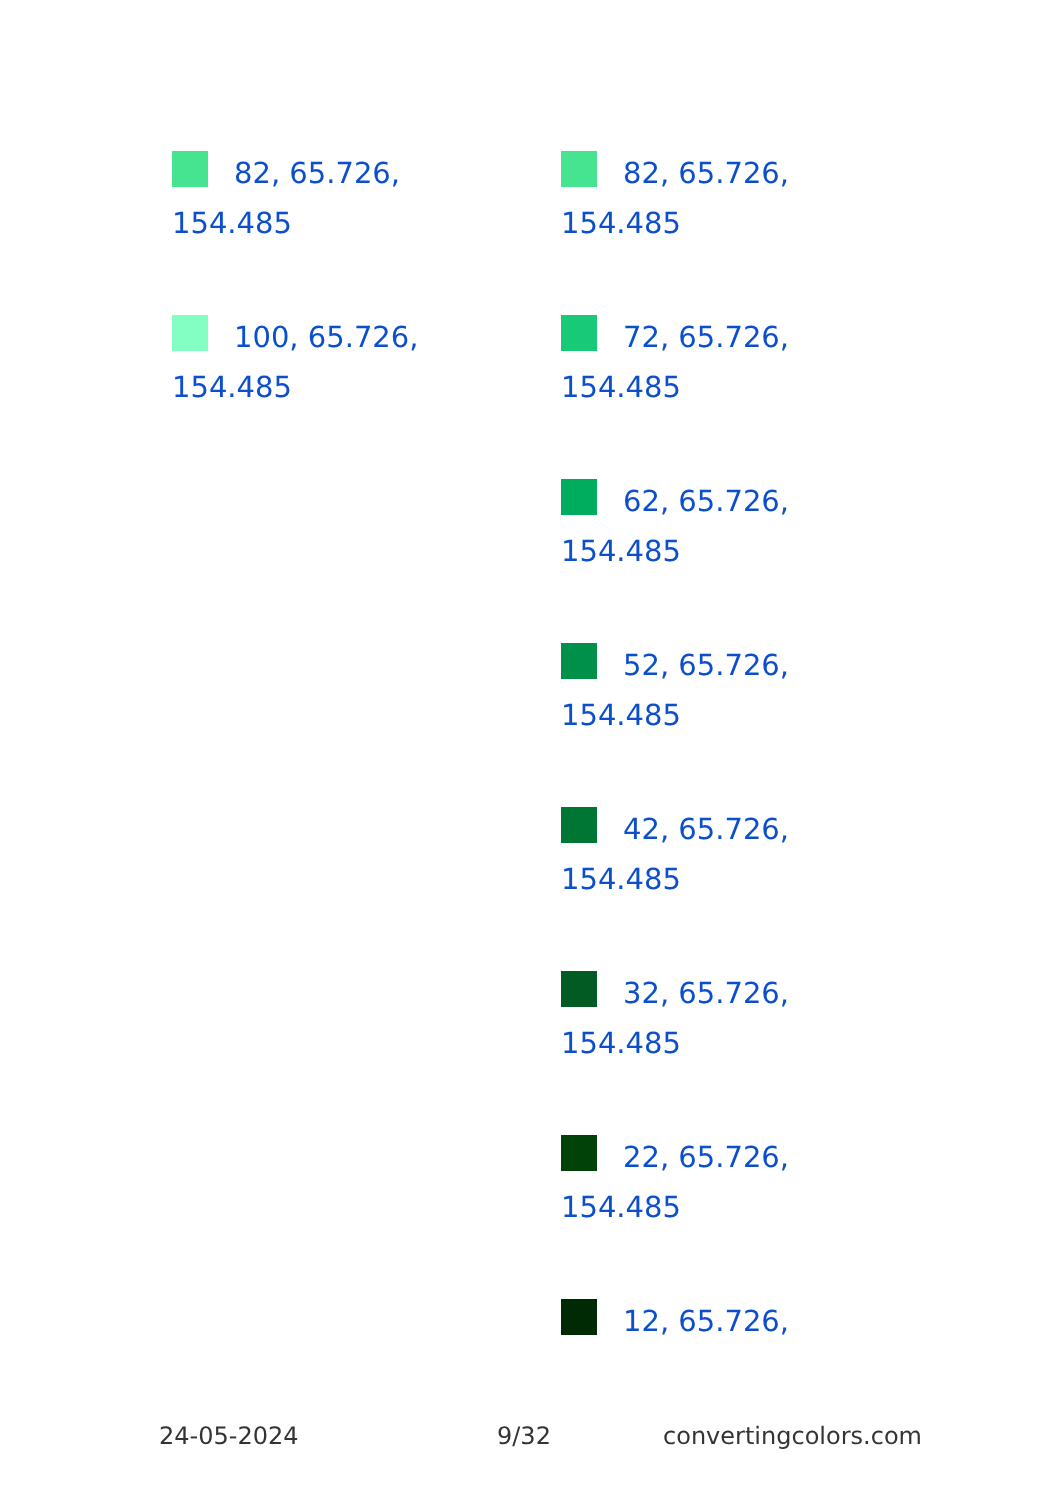82, 65.726, 154.485
100, 65.726, 154.485
82, 65.726, 154.485
72, 65.726, 154.485
62, 65.726, 154.485
52, 65.726, 154.485
42, 65.726, 154.485
32, 65.726, 154.485
22, 65.726, 154.485
12, 65.726,
24-05-2024 9/32 convertingcolors.com